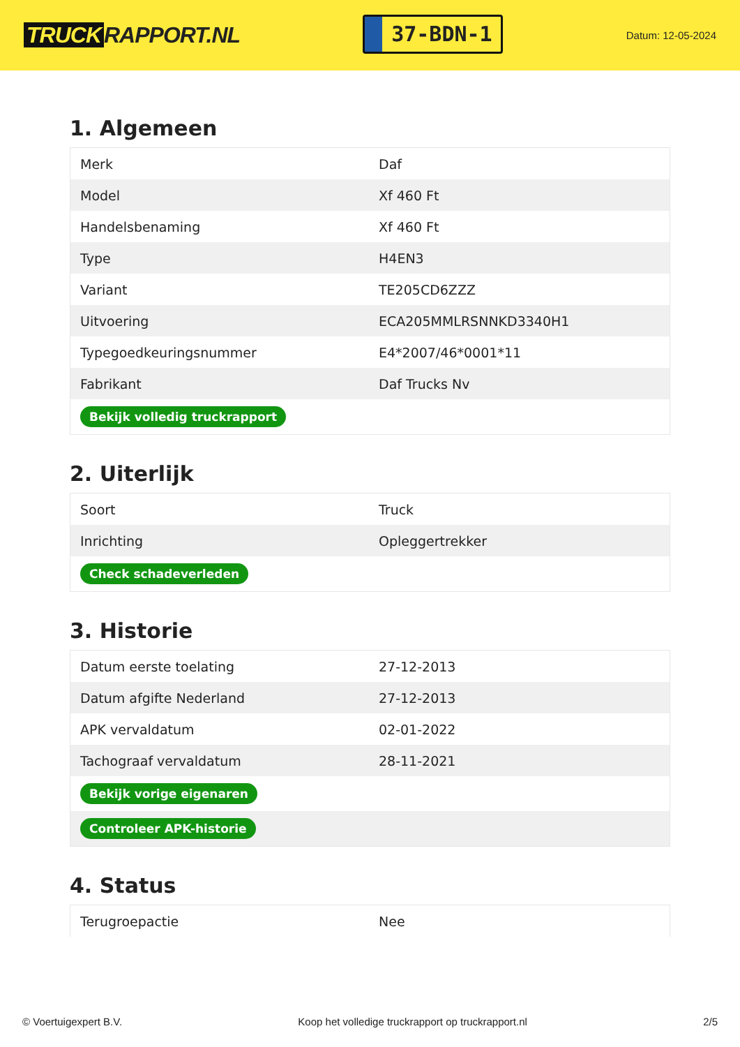TRUCK RAPPORT.NL
37-BDN-1
Datum: 12-05-2024
1. Algemeen
| Merk | Daf |
| Model | Xf 460 Ft |
| Handelsbenaming | Xf 460 Ft |
| Type | H4EN3 |
| Variant | TE205CD6ZZZ |
| Uitvoering | ECA205MMLRSNNKD3340H1 |
| Typegoedkeuringsnummer | E4*2007/46*0001*11 |
| Fabrikant | Daf Trucks Nv |
| Bekijk volledig truckrapport | |
2. Uiterlijk
| Soort | Truck |
| Inrichting | Opleggertrekker |
| Check schadeverleden | |
3. Historie
| Datum eerste toelating | 27-12-2013 |
| Datum afgifte Nederland | 27-12-2013 |
| APK vervaldatum | 02-01-2022 |
| Tachograaf vervaldatum | 28-11-2021 |
| Bekijk vorige eigenaren | |
| Controleer APK-historie | |
4. Status
| Terugroepactie | Nee |
© Voertuigexpert B.V. Koop het volledige truckrapport op truckrapport.nl 2/5